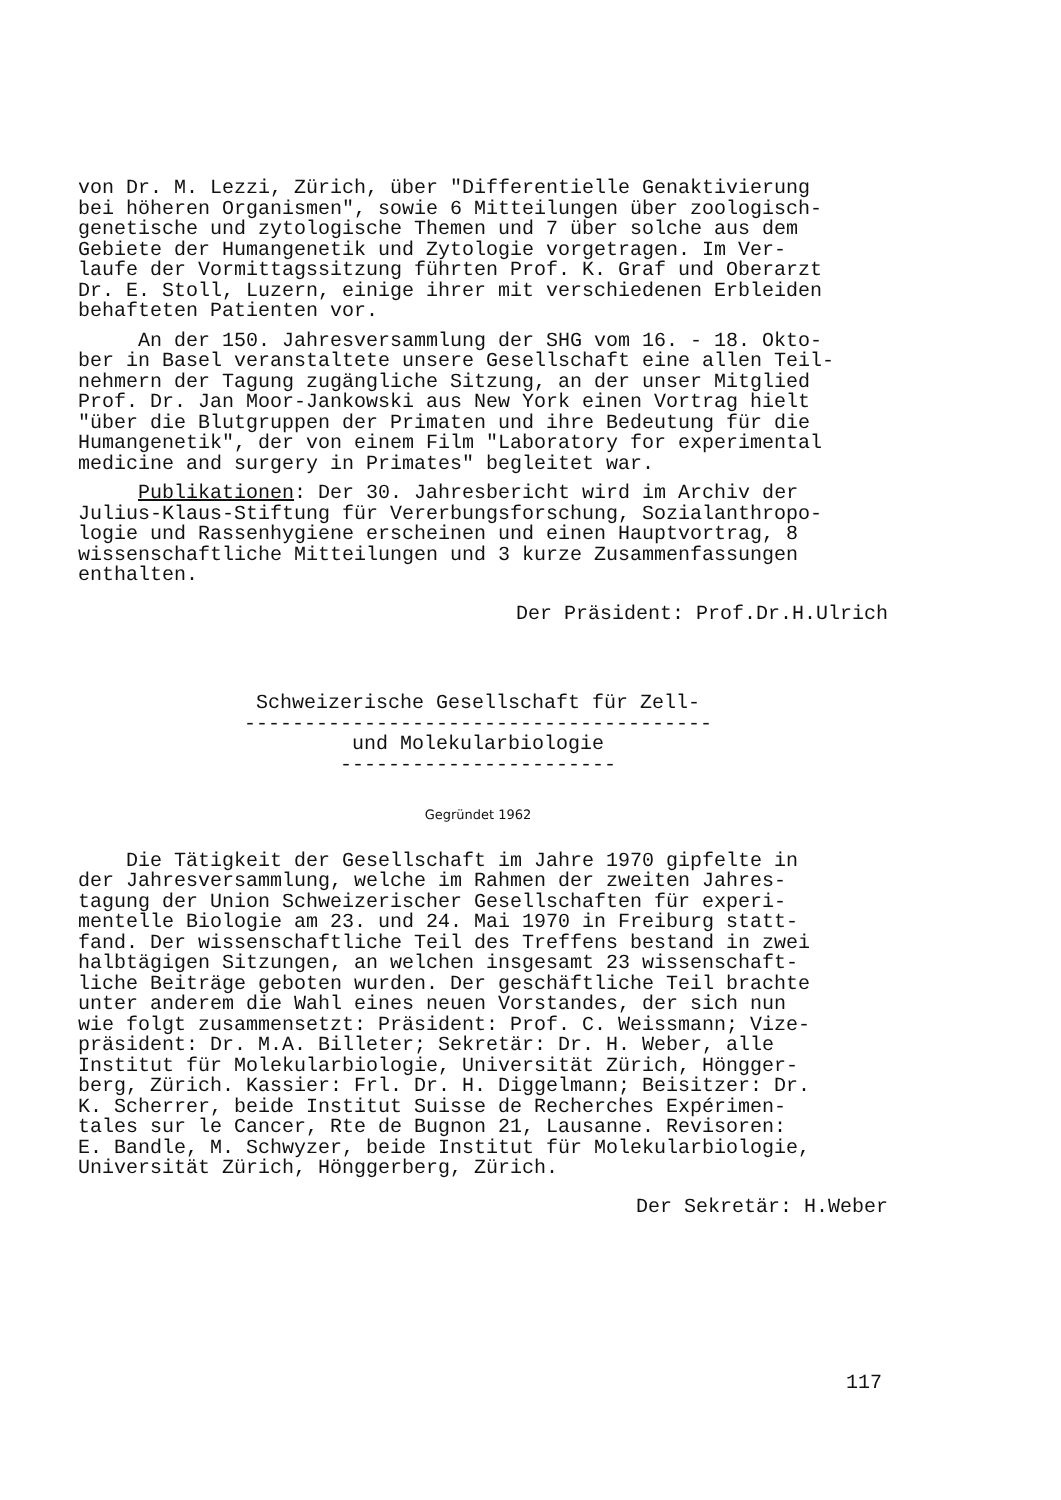von Dr. M. Lezzi, Zürich, über "Differentielle Genaktivierung bei höheren Organismen", sowie 6 Mitteilungen über zoologisch- genetische und zytologische Themen und 7 über solche aus dem Gebiete der Humangenetik und Zytologie vorgetragen. Im Ver- laufe der Vormittagssitzung führten Prof. K. Graf und Oberarzt Dr. E. Stoll, Luzern, einige ihrer mit verschiedenen Erbleiden behafteten Patienten vor.
An der 150. Jahresversammlung der SHG vom 16. - 18. Okto- ber in Basel veranstaltete unsere Gesellschaft eine allen Teil- nehmern der Tagung zugängliche Sitzung, an der unser Mitglied Prof. Dr. Jan Moor-Jankowski aus New York einen Vortrag hielt "über die Blutgruppen der Primaten und ihre Bedeutung für die Humangenetik", der von einem Film "Laboratory for experimental medicine and surgery in Primates" begleitet war.
Publikationen: Der 30. Jahresbericht wird im Archiv der Julius-Klaus-Stiftung für Vererbungsforschung, Sozialanthropo- logie und Rassenhygiene erscheinen und einen Hauptvortrag, 8 wissenschaftliche Mitteilungen und 3 kurze Zusammenfassungen enthalten.
Der Präsident: Prof.Dr.H.Ulrich
Schweizerische Gesellschaft für Zell- --------------------------------------- und Molekularbiologie -----------------------
Gegründet 1962
Die Tätigkeit der Gesellschaft im Jahre 1970 gipfelte in der Jahresversammlung, welche im Rahmen der zweiten Jahres- tagung der Union Schweizerischer Gesellschaften für experi- mentelle Biologie am 23. und 24. Mai 1970 in Freiburg statt- fand. Der wissenschaftliche Teil des Treffens bestand in zwei halbtägigen Sitzungen, an welchen insgesamt 23 wissenschaft- liche Beiträge geboten wurden. Der geschäftliche Teil brachte unter anderem die Wahl eines neuen Vorstandes, der sich nun wie folgt zusammensetzt: Präsident: Prof. C. Weissmann; Vize- präsident: Dr. M.A. Billeter; Sekretär: Dr. H. Weber, alle Institut für Molekularbiologie, Universität Zürich, Höngger- berg, Zürich. Kassier: Frl. Dr. H. Diggelmann; Beisitzer: Dr. K. Scherrer, beide Institut Suisse de Recherches Expérimen- tales sur le Cancer, Rte de Bugnon 21, Lausanne. Revisoren: E. Bandle, M. Schwyzer, beide Institut für Molekularbiologie, Universität Zürich, Hönggerberg, Zürich.
Der Sekretär: H.Weber
117